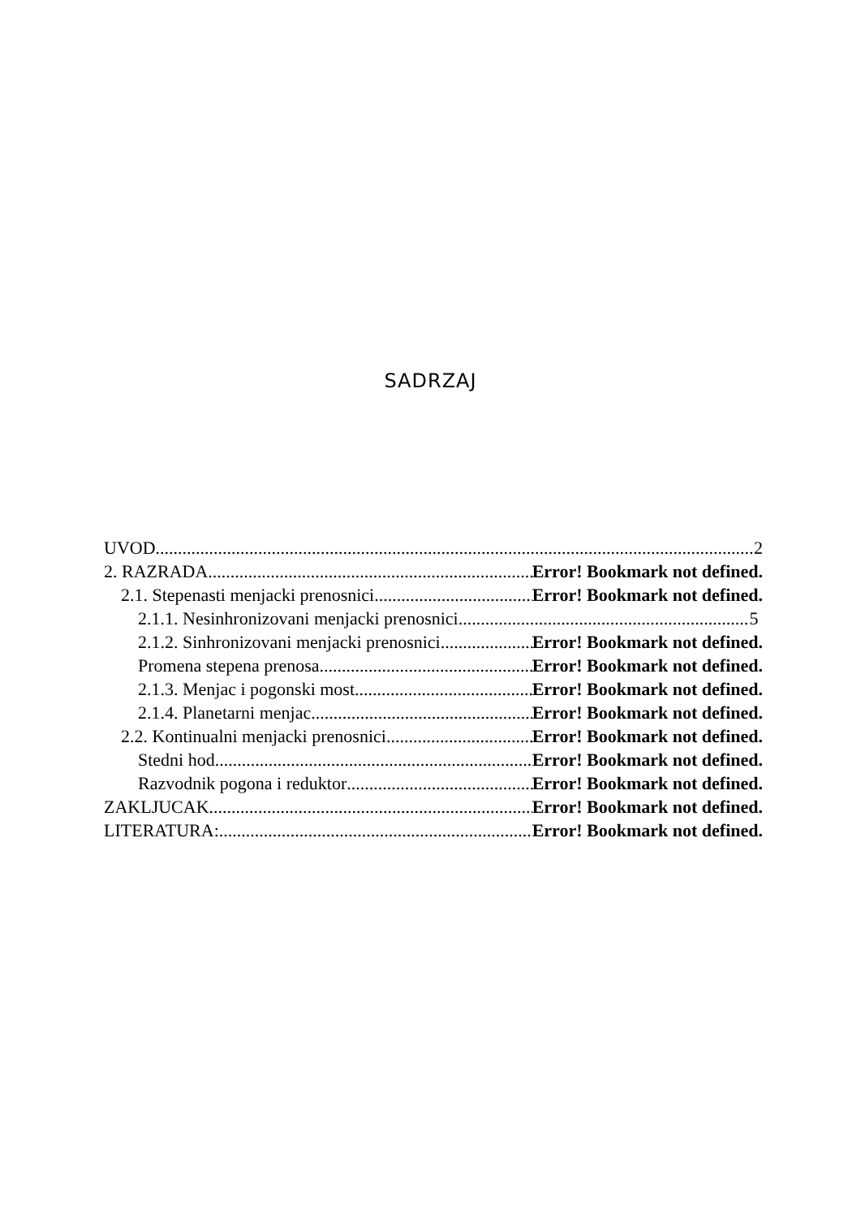SADRZAJ
UVOD 2
2. RAZRADA Error! Bookmark not defined.
2.1. Stepenasti menjacki prenosnici Error! Bookmark not defined.
2.1.1. Nesinhronizovani menjacki prenosnici 5
2.1.2. Sinhronizovani menjacki prenosnici Error! Bookmark not defined.
Promena stepena prenosa Error! Bookmark not defined.
2.1.3. Menjac i pogonski most Error! Bookmark not defined.
2.1.4. Planetarni menjac Error! Bookmark not defined.
2.2. Kontinualni menjacki prenosnici Error! Bookmark not defined.
Stedni hod Error! Bookmark not defined.
Razvodnik pogona i reduktor Error! Bookmark not defined.
ZAKLJUCAK Error! Bookmark not defined.
LITERATURA: Error! Bookmark not defined.